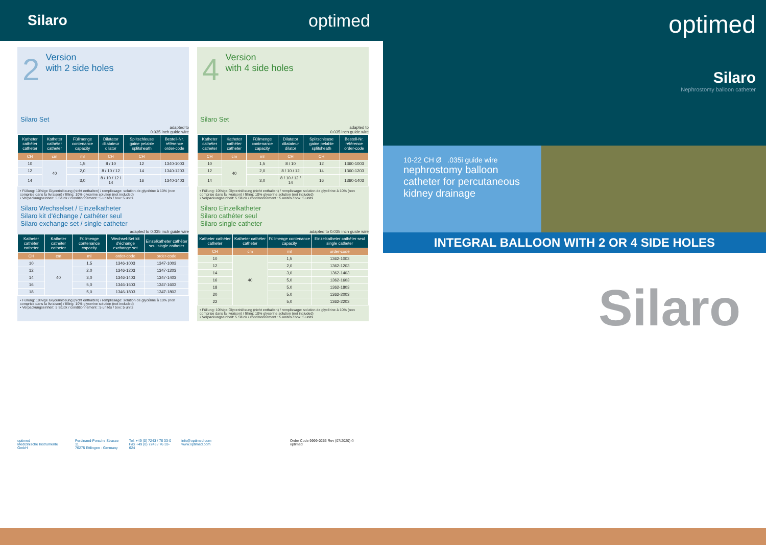Silaro optimed
2
Version
with 2 side holes
Silaro Set
adapted to
0.035 inch guide wire
| Katheter cathéter catheter | Katheter cathéter catheter | Füllmenge contenance capacity | Dilatator dilatateur dilator | Splitschleuse gaine pelable splitsheath | Bestell-Nr. référence order-code |
| --- | --- | --- | --- | --- | --- |
| CH | cm | ml | CH | CH | |
| 10 | 40 | 1,5 | 8 / 10 | 12 | 1340-1003 |
| 12 | | 2,0 | 8 / 10 / 12 | 14 | 1340-1203 |
| 14 | | 3,0 | 8 / 10 / 12 / 14 | 16 | 1340-1403 |
• Füllung: 10%ige Glycerinlösung (nicht enthalten) / remplissage: solution de glycérine à 10% (non comprise dans la livraison) / filling: 10% glycerine solution (not included)
• Verpackungseinheit: 5 Stück / conditionnement : 5 unités / box: 5 units
Silaro Wechselset / Einzelkatheter
Silaro kit d'échange / cathéter seul
Silaro exchange set / single catheter
adapted to 0.035 inch guide wire
| Katheter cathéter catheter | Katheter cathéter catheter | Füllmenge contenance capacity | Wechsel-Set kit d'échange exchange set | Einzelkatheter cathéter seul single catheter |
| --- | --- | --- | --- | --- |
| CH | cm | ml | order-code | order-code |
| 10 | 40 | 1,5 | 1346-1003 | 1347-1003 |
| 12 | | 2,0 | 1346-1203 | 1347-1203 |
| 14 | | 3,0 | 1346-1403 | 1347-1403 |
| 16 | | 5,0 | 1346-1603 | 1347-1603 |
| 18 | | 5,0 | 1346-1803 | 1347-1803 |
• Füllung: 10%ige Glycerinlösung (nicht enthalten) / remplissage: solution de glycérine à 10% (non comprise dans la livraison) / filling: 10% glycerine solution (not included)
• Verpackungseinheit: 5 Stück / conditionnement : 5 unités / box: 5 units
4
Version
with 4 side holes
Silaro Set
adapted to
0.035 inch guide wire
| Katheter cathéter catheter | Katheter cathéter catheter | Füllmenge contenance capacity | Dilatator dilatateur dilator | Splitschleuse gaine pelable splitsheath | Bestell-Nr. référence order-code |
| --- | --- | --- | --- | --- | --- |
| CH | cm | ml | CH | CH | |
| 10 | 40 | 1,5 | 8 / 10 | 12 | 1360-1003 |
| 12 | | 2,0 | 8 / 10 / 12 | 14 | 1360-1203 |
| 14 | | 3,0 | 8 / 10 / 12 / 14 | 16 | 1360-1403 |
• Füllung: 10%ige Glycerinlösung (nicht enthalten) / remplissage: solution de glycérine à 10% (non comprise dans la livraison) / filling: 10% glycerine solution (not included)
• Verpackungseinheit: 5 Stück / conditionnement : 5 unités / box: 5 units
Silaro Einzelkatheter
Silaro cathéter seul
Silaro single catheter
adapted to 0.035 inch guide wire
| Katheter cathéter catheter | Katheter cathéter catheter | Füllmenge contenance capacity | Einzelkatheter cathéter seul single catheter |
| --- | --- | --- | --- |
| CH | cm | ml | order-code |
| 10 | 40 | 1,5 | 1362-1003 |
| 12 | | 2,0 | 1362-1203 |
| 14 | | 3,0 | 1362-1403 |
| 16 | | 5,0 | 1362-1603 |
| 18 | | 5,0 | 1362-1803 |
| 20 | | 5,0 | 1362-2003 |
| 22 | | 5,0 | 1362-2203 |
• Füllung: 10%ige Glycerinlösung (nicht enthalten) / remplissage: solution de glycérine à 10% (non comprise dans la livraison) / filling: 10% glycerine solution (not included)
• Verpackungseinheit: 5 Stück / conditionnement : 5 unités / box: 5 units
optimed
Medizinische Instrumente GmbH Ferdinand-Porsche Strasse 11
76275 Ettlingen · Germany Tel. +49 (0) 7243 / 76 33-0
Fax +49 (0) 7243 / 76 33-624 info@optimed.com
www.optimed.com Order Code 9999-0256 Rev (07/2020) © optimed
optimed
Silaro
Nephrostomy balloon catheter
10-22 CH Ø .035i guide wire
nephrostomy balloon catheter for percutaneous kidney drainage
INTEGRAL BALLOON WITH 2 OR 4 SIDE HOLES
Silaro